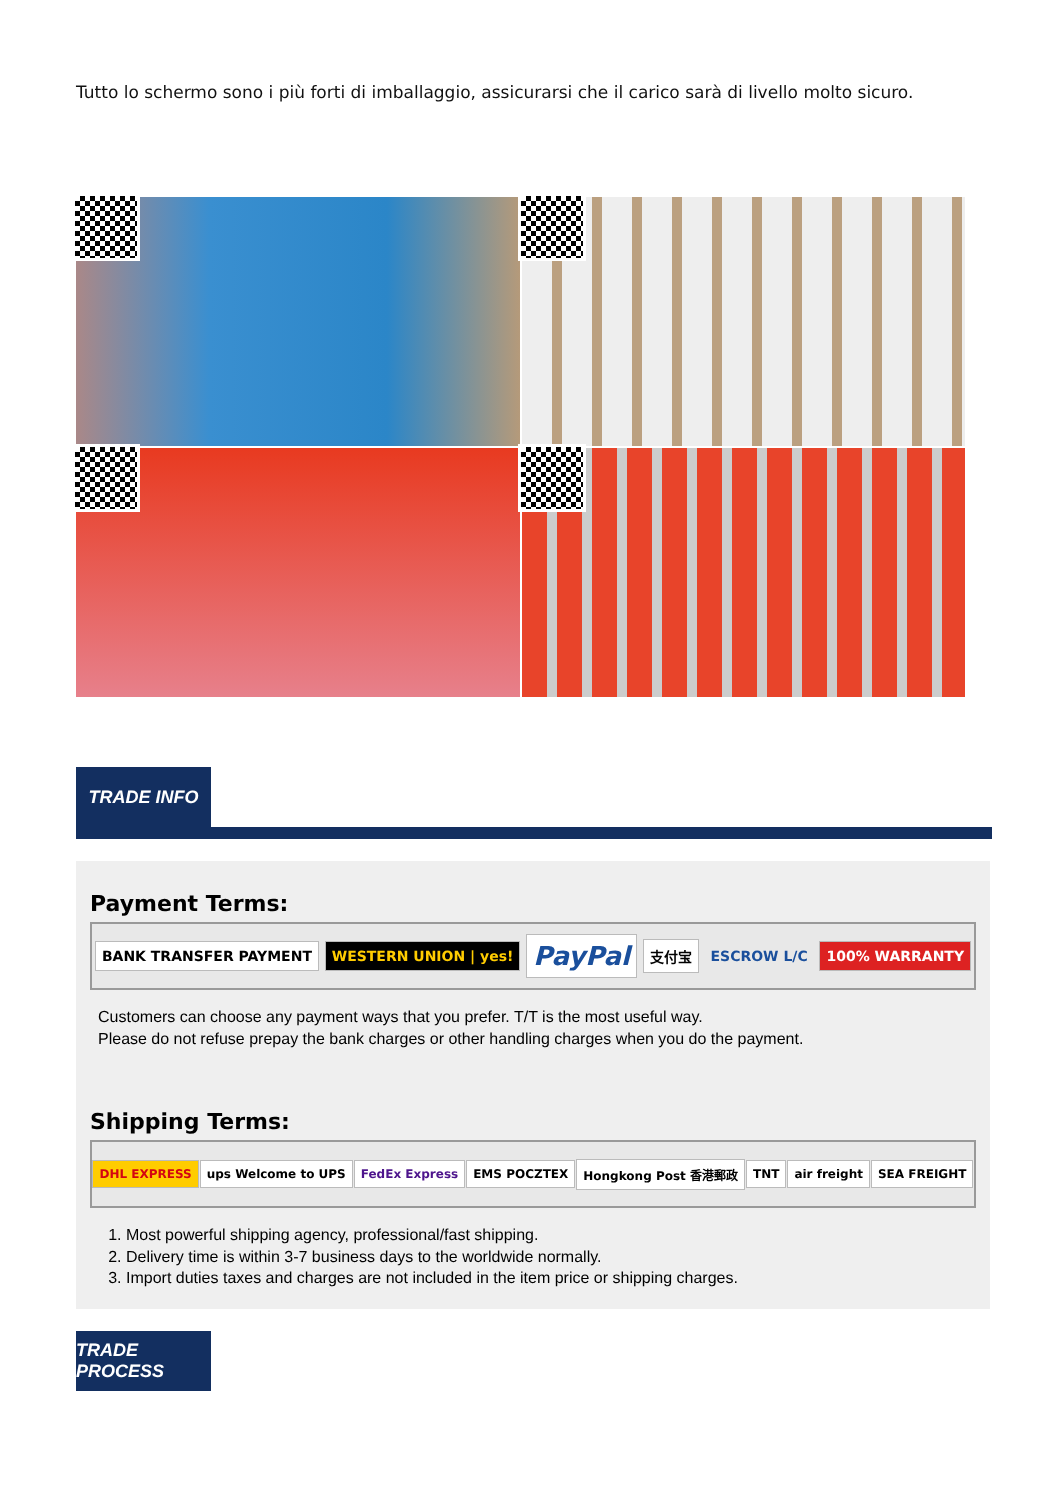Tutto lo schermo sono i più forti di imballaggio, assicurarsi che il carico sarà di livello molto sicuro.
TRADE INFO
Payment Terms:
BANK TRANSFER PAYMENT WESTERN UNION | yes! PayPal 支付宝 ESCROW L/C 100% WARRANTY
Customers can choose any payment ways that you prefer. T/T is the most useful way.
Please do not refuse prepay the bank charges or other handling charges when you do the payment.
Shipping Terms:
DHL EXPRESS ups Welcome to UPS FedEx Express EMS POCZTEX Hongkong Post 香港郵政 TNT air freight SEA FREIGHT
1. Most powerful shipping agency, professional/fast shipping.
2. Delivery time is within 3-7 business days to the worldwide normally.
3. Import duties taxes and charges are not included in the item price or shipping charges.
TRADE PROCESS